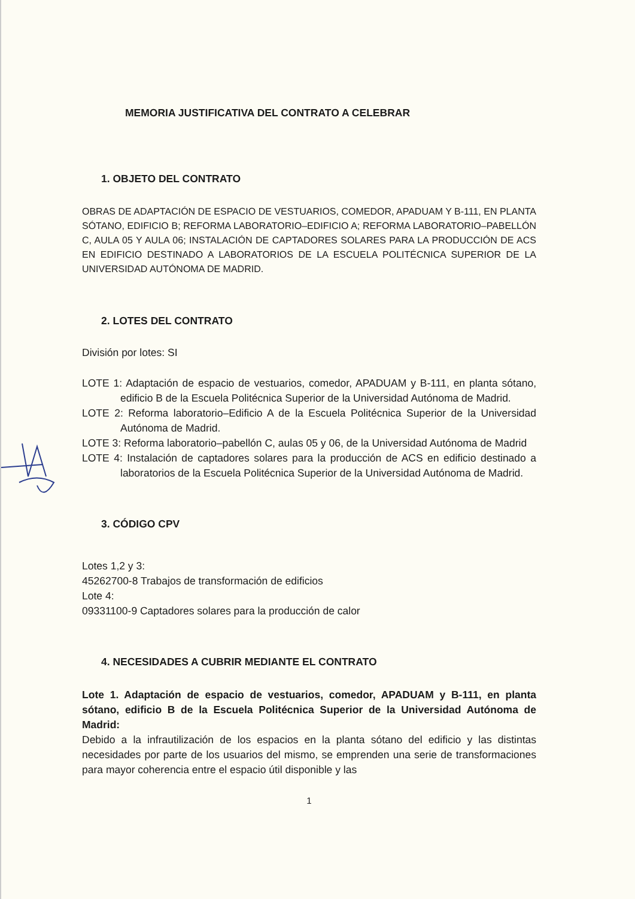MEMORIA JUSTIFICATIVA DEL CONTRATO A CELEBRAR
1. OBJETO DEL CONTRATO
OBRAS DE ADAPTACIÓN DE ESPACIO DE VESTUARIOS, COMEDOR, APADUAM Y B-111, EN PLANTA SÓTANO, EDIFICIO B; REFORMA LABORATORIO–EDIFICIO A; REFORMA LABORATORIO–PABELLÓN C, AULA 05 Y AULA 06; INSTALACIÓN DE CAPTADORES SOLARES PARA LA PRODUCCIÓN DE ACS EN EDIFICIO DESTINADO A LABORATORIOS DE LA ESCUELA POLITÉCNICA SUPERIOR DE LA UNIVERSIDAD AUTÓNOMA DE MADRID.
2. LOTES DEL CONTRATO
División por lotes: SI
LOTE 1: Adaptación de espacio de vestuarios, comedor, APADUAM y B-111, en planta sótano, edificio B de la Escuela Politécnica Superior de la Universidad Autónoma de Madrid.
LOTE 2: Reforma laboratorio–Edificio A de la Escuela Politécnica Superior de la Universidad Autónoma de Madrid.
LOTE 3: Reforma laboratorio–pabellón C, aulas 05 y 06, de la Universidad Autónoma de Madrid
LOTE 4: Instalación de captadores solares para la producción de ACS en edificio destinado a laboratorios de la Escuela Politécnica Superior de la Universidad Autónoma de Madrid.
3. CÓDIGO CPV
Lotes 1,2 y 3:
45262700-8 Trabajos de transformación de edificios
Lote 4:
09331100-9 Captadores solares para la producción de calor
4. NECESIDADES A CUBRIR MEDIANTE EL CONTRATO
Lote 1. Adaptación de espacio de vestuarios, comedor, APADUAM y B-111, en planta sótano, edificio B de la Escuela Politécnica Superior de la Universidad Autónoma de Madrid:
Debido a la infrautilización de los espacios en la planta sótano del edificio y las distintas necesidades por parte de los usuarios del mismo, se emprenden una serie de transformaciones para mayor coherencia entre el espacio útil disponible y las
1